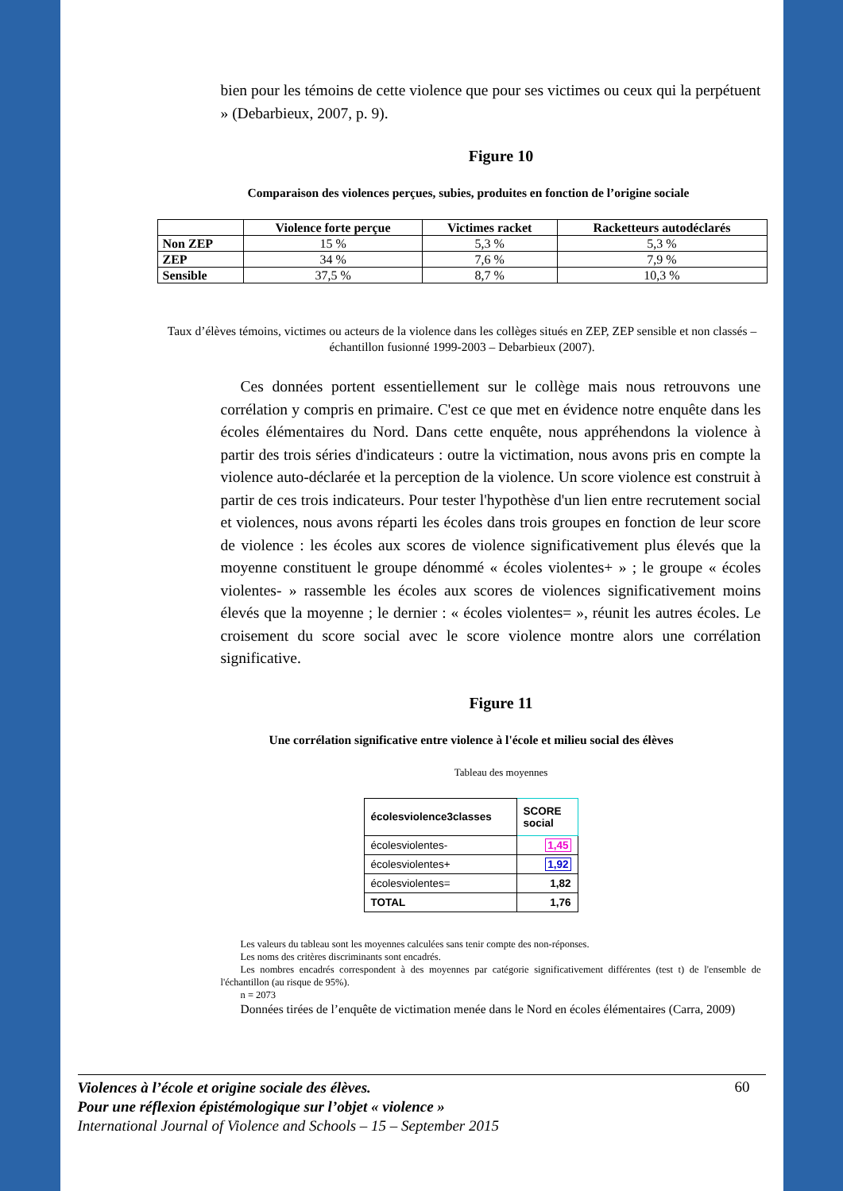bien pour les témoins de cette violence que pour ses victimes ou ceux qui la perpétuent » (Debarbieux, 2007, p. 9).
Figure 10
Comparaison des violences perçues, subies, produites en fonction de l’origine sociale
| | Violence forte perçue | Victimes racket | Racketteurs autodéclarés |
| --- | --- | --- | --- |
| Non ZEP | 15 % | 5,3 % | 5,3 % |
| ZEP | 34 % | 7,6 % | 7,9 % |
| Sensible | 37,5 % | 8,7 % | 10,3 % |
Taux d’élèves témoins, victimes ou acteurs de la violence dans les collèges situés en ZEP, ZEP sensible et non classés – échantillon fusionné 1999-2003 – Debarbieux (2007).
Ces données portent essentiellement sur le collège mais nous retrouvons une corrélation y compris en primaire. C'est ce que met en évidence notre enquête dans les écoles élémentaires du Nord. Dans cette enquête, nous appréhendons la violence à partir des trois séries d'indicateurs : outre la victimation, nous avons pris en compte la violence auto-déclarée et la perception de la violence. Un score violence est construit à partir de ces trois indicateurs. Pour tester l'hypothèse d'un lien entre recrutement social et violences, nous avons réparti les écoles dans trois groupes en fonction de leur score de violence : les écoles aux scores de violence significativement plus élevés que la moyenne constituent le groupe dénommé « écoles violentes+ » ; le groupe « écoles violentes- » rassemble les écoles aux scores de violences significativement moins élevés que la moyenne ; le dernier : « écoles violentes= », réunit les autres écoles. Le croisement du score social avec le score violence montre alors une corrélation significative.
Figure 11
Une corrélation significative entre violence à l'école et milieu social des élèves
Tableau des moyennes
| écolesviolence3classes | SCORE social |
| écolesviolentes- | 1,45 |
| écolesviolentes+ | 1,92 |
| écolesviolentes= | 1,82 |
| TOTAL | 1,76 |
Les valeurs du tableau sont les moyennes calculées sans tenir compte des non-réponses.
Les noms des critères discriminants sont encadrés.
Les nombres encadrés correspondent à des moyennes par catégorie significativement différentes (test t) de l'ensemble de l'échantillon (au risque de 95%).
n = 2073
Données tirées de l’enquête de victimation menée dans le Nord en écoles élémentaires (Carra, 2009)
Violences à l’école et origine sociale des élèves.
Pour une réflexion épistémologique sur l’objet « violence »
International Journal of Violence and Schools – 15 – September 2015
60